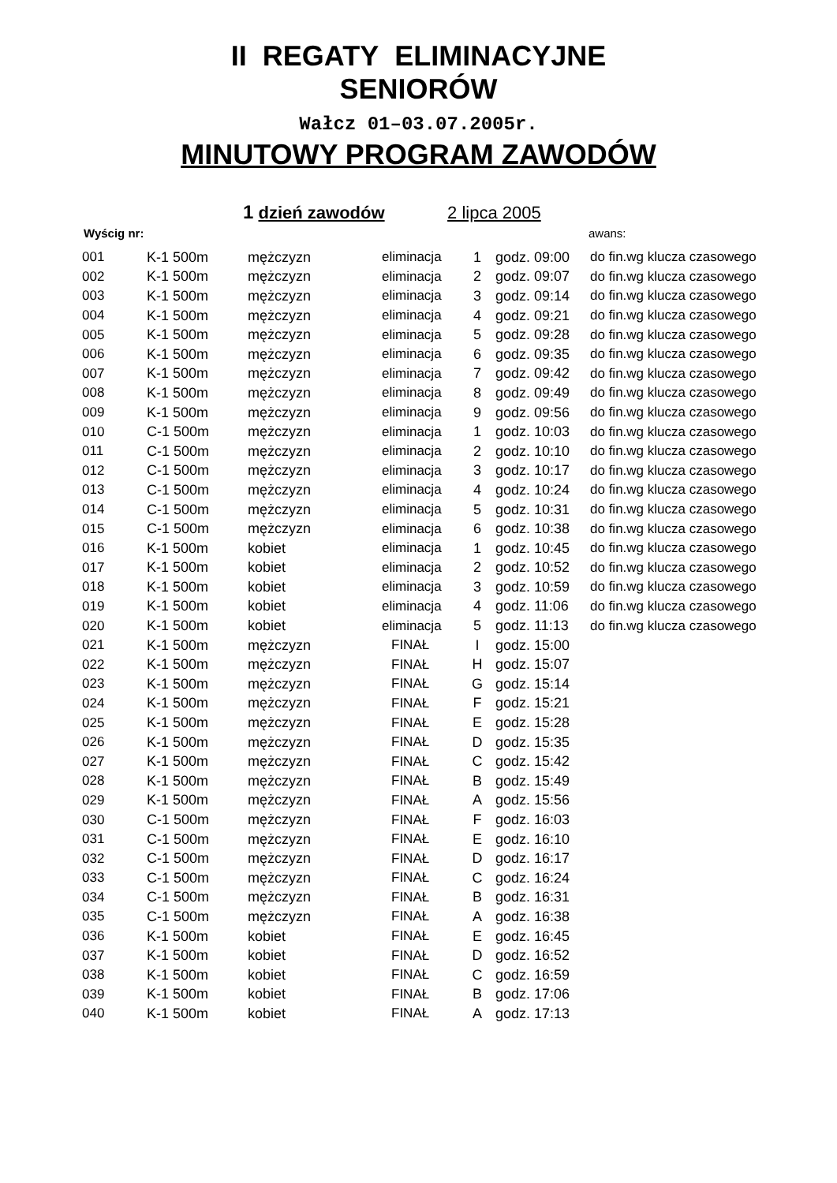II REGATY ELIMINACYJNE
SENIORÓW
Wałcz 01–03.07.2005r.
MINUTOWY PROGRAM ZAWODÓW
1 dzień zawodów 2 lipca 2005
Wyścig nr: awans:
| 001 | K-1 500m | mężczyzn | eliminacja | 1 | godz. 09:00 | do fin.wg klucza czasowego |
| 002 | K-1 500m | mężczyzn | eliminacja | 2 | godz. 09:07 | do fin.wg klucza czasowego |
| 003 | K-1 500m | mężczyzn | eliminacja | 3 | godz. 09:14 | do fin.wg klucza czasowego |
| 004 | K-1 500m | mężczyzn | eliminacja | 4 | godz. 09:21 | do fin.wg klucza czasowego |
| 005 | K-1 500m | mężczyzn | eliminacja | 5 | godz. 09:28 | do fin.wg klucza czasowego |
| 006 | K-1 500m | mężczyzn | eliminacja | 6 | godz. 09:35 | do fin.wg klucza czasowego |
| 007 | K-1 500m | mężczyzn | eliminacja | 7 | godz. 09:42 | do fin.wg klucza czasowego |
| 008 | K-1 500m | mężczyzn | eliminacja | 8 | godz. 09:49 | do fin.wg klucza czasowego |
| 009 | K-1 500m | mężczyzn | eliminacja | 9 | godz. 09:56 | do fin.wg klucza czasowego |
| 010 | C-1 500m | mężczyzn | eliminacja | 1 | godz. 10:03 | do fin.wg klucza czasowego |
| 011 | C-1 500m | mężczyzn | eliminacja | 2 | godz. 10:10 | do fin.wg klucza czasowego |
| 012 | C-1 500m | mężczyzn | eliminacja | 3 | godz. 10:17 | do fin.wg klucza czasowego |
| 013 | C-1 500m | mężczyzn | eliminacja | 4 | godz. 10:24 | do fin.wg klucza czasowego |
| 014 | C-1 500m | mężczyzn | eliminacja | 5 | godz. 10:31 | do fin.wg klucza czasowego |
| 015 | C-1 500m | mężczyzn | eliminacja | 6 | godz. 10:38 | do fin.wg klucza czasowego |
| 016 | K-1 500m | kobiet | eliminacja | 1 | godz. 10:45 | do fin.wg klucza czasowego |
| 017 | K-1 500m | kobiet | eliminacja | 2 | godz. 10:52 | do fin.wg klucza czasowego |
| 018 | K-1 500m | kobiet | eliminacja | 3 | godz. 10:59 | do fin.wg klucza czasowego |
| 019 | K-1 500m | kobiet | eliminacja | 4 | godz. 11:06 | do fin.wg klucza czasowego |
| 020 | K-1 500m | kobiet | eliminacja | 5 | godz. 11:13 | do fin.wg klucza czasowego |
| 021 | K-1 500m | mężczyzn | FINAŁ | I | godz. 15:00 | |
| 022 | K-1 500m | mężczyzn | FINAŁ | H | godz. 15:07 | |
| 023 | K-1 500m | mężczyzn | FINAŁ | G | godz. 15:14 | |
| 024 | K-1 500m | mężczyzn | FINAŁ | F | godz. 15:21 | |
| 025 | K-1 500m | mężczyzn | FINAŁ | E | godz. 15:28 | |
| 026 | K-1 500m | mężczyzn | FINAŁ | D | godz. 15:35 | |
| 027 | K-1 500m | mężczyzn | FINAŁ | C | godz. 15:42 | |
| 028 | K-1 500m | mężczyzn | FINAŁ | B | godz. 15:49 | |
| 029 | K-1 500m | mężczyzn | FINAŁ | A | godz. 15:56 | |
| 030 | C-1 500m | mężczyzn | FINAŁ | F | godz. 16:03 | |
| 031 | C-1 500m | mężczyzn | FINAŁ | E | godz. 16:10 | |
| 032 | C-1 500m | mężczyzn | FINAŁ | D | godz. 16:17 | |
| 033 | C-1 500m | mężczyzn | FINAŁ | C | godz. 16:24 | |
| 034 | C-1 500m | mężczyzn | FINAŁ | B | godz. 16:31 | |
| 035 | C-1 500m | mężczyzn | FINAŁ | A | godz. 16:38 | |
| 036 | K-1 500m | kobiet | FINAŁ | E | godz. 16:45 | |
| 037 | K-1 500m | kobiet | FINAŁ | D | godz. 16:52 | |
| 038 | K-1 500m | kobiet | FINAŁ | C | godz. 16:59 | |
| 039 | K-1 500m | kobiet | FINAŁ | B | godz. 17:06 | |
| 040 | K-1 500m | kobiet | FINAŁ | A | godz. 17:13 | |